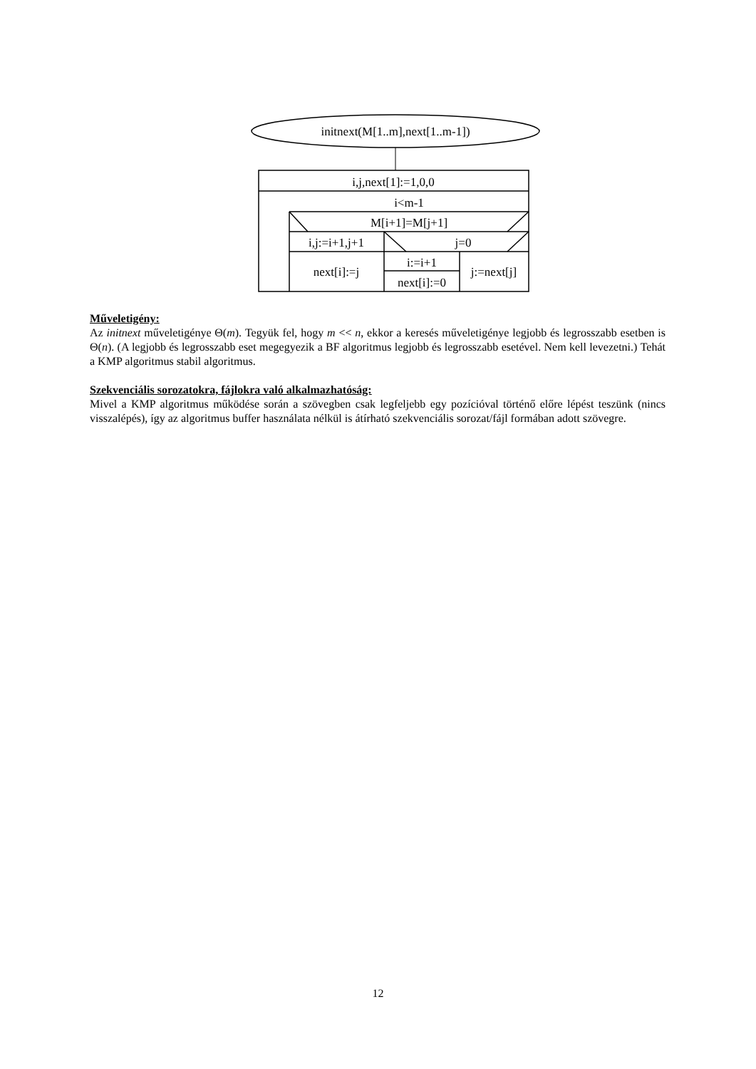initnext(M[1..m],next[1..m-1])
i,j,next[1]:=1,0,0
i<m-1
M[i+1]=M[j+1]
i,j:=i+1,j+1
j=0
next[i]:=j
i:=i+1
next[i]:=0
j:=next[j]
Műveletigény:
Az initnext műveletigénye Θ(m). Tegyük fel, hogy m << n, ekkor a keresés műveletigénye legjobb és legrosszabb esetben is Θ(n). (A legjobb és legrosszabb eset megegyezik a BF algoritmus legjobb és legrosszabb esetével. Nem kell levezetni.) Tehát a KMP algoritmus stabil algoritmus.
Szekvenciális sorozatokra, fájlokra való alkalmazhatóság:
Mivel a KMP algoritmus működése során a szövegben csak legfeljebb egy pozícióval történő előre lépést teszünk (nincs visszalépés), így az algoritmus buffer használata nélkül is átírható szekvenciális sorozat/fájl formában adott szövegre.
12